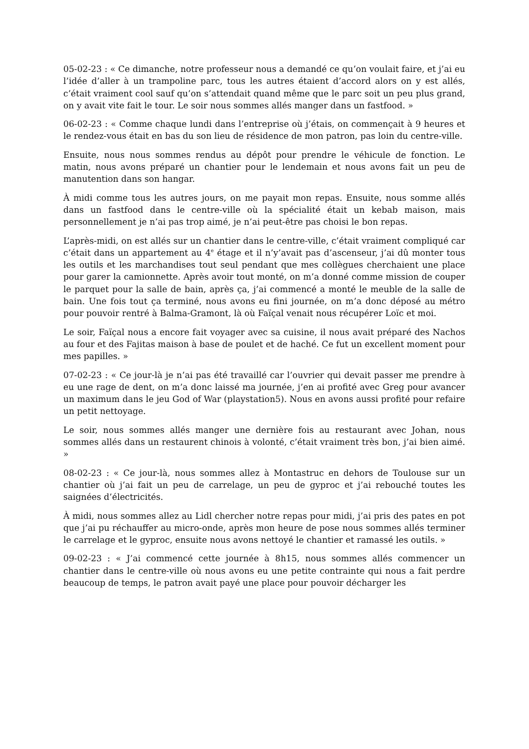05-02-23 : « Ce dimanche, notre professeur nous a demandé ce qu’on voulait faire, et j’ai eu l’idée d’aller à un trampoline parc, tous les autres étaient d’accord alors on y est allés, c’était vraiment cool sauf qu’on s’attendait quand même que le parc soit un peu plus grand, on y avait vite fait le tour. Le soir nous sommes allés manger dans un fastfood. »
06-02-23 : « Comme chaque lundi dans l’entreprise où j’étais, on commençait à 9 heures et le rendez-vous était en bas du son lieu de résidence de mon patron, pas loin du centre-ville.
Ensuite, nous nous sommes rendus au dépôt pour prendre le véhicule de fonction. Le matin, nous avons préparé un chantier pour le lendemain et nous avons fait un peu de manutention dans son hangar.
À midi comme tous les autres jours, on me payait mon repas. Ensuite, nous somme allés dans un fastfood dans le centre-ville où la spécialité était un kebab maison, mais personnellement je n’ai pas trop aimé, je n’ai peut-être pas choisi le bon repas.
L’après-midi, on est allés sur un chantier dans le centre-ville, c’était vraiment compliqué car c’était dans un appartement au 4<sup>e</sup> étage et il n’y’avait pas d’ascenseur, j’ai dû monter tous les outils et les marchandises tout seul pendant que mes collègues cherchaient une place pour garer la camionnette. Après avoir tout monté, on m’a donné comme mission de couper le parquet pour la salle de bain, après ça, j’ai commencé a monté le meuble de la salle de bain. Une fois tout ça terminé, nous avons eu fini journée, on m’a donc déposé au métro pour pouvoir rentré à Balma-Gramont, là où Faïçal venait nous récupérer Loïc et moi.
Le soir, Faïçal nous a encore fait voyager avec sa cuisine, il nous avait préparé des Nachos au four et des Fajitas maison à base de poulet et de haché. Ce fut un excellent moment pour mes papilles. »
07-02-23 : « Ce jour-là je n’ai pas été travaillé car l’ouvrier qui devait passer me prendre à eu une rage de dent, on m’a donc laissé ma journée, j’en ai profité avec Greg pour avancer un maximum dans le jeu God of War (playstation5). Nous en avons aussi profité pour refaire un petit nettoyage.
Le soir, nous sommes allés manger une dernière fois au restaurant avec Johan, nous sommes allés dans un restaurent chinois à volonté, c’était vraiment très bon, j’ai bien aimé. »
08-02-23 : « Ce jour-là, nous sommes allez à Montastruc en dehors de Toulouse sur un chantier où j’ai fait un peu de carrelage, un peu de gyproc et j’ai rebouché toutes les saignées d’électricités.
À midi, nous sommes allez au Lidl chercher notre repas pour midi, j’ai pris des pates en pot que j’ai pu réchauffer au micro-onde, après mon heure de pose nous sommes allés terminer le carrelage et le gyproc, ensuite nous avons nettoyé le chantier et ramassé les outils. »
09-02-23 : « J’ai commencé cette journée à 8h15, nous sommes allés commencer un chantier dans le centre-ville où nous avons eu une petite contrainte qui nous a fait perdre beaucoup de temps, le patron avait payé une place pour pouvoir décharger les